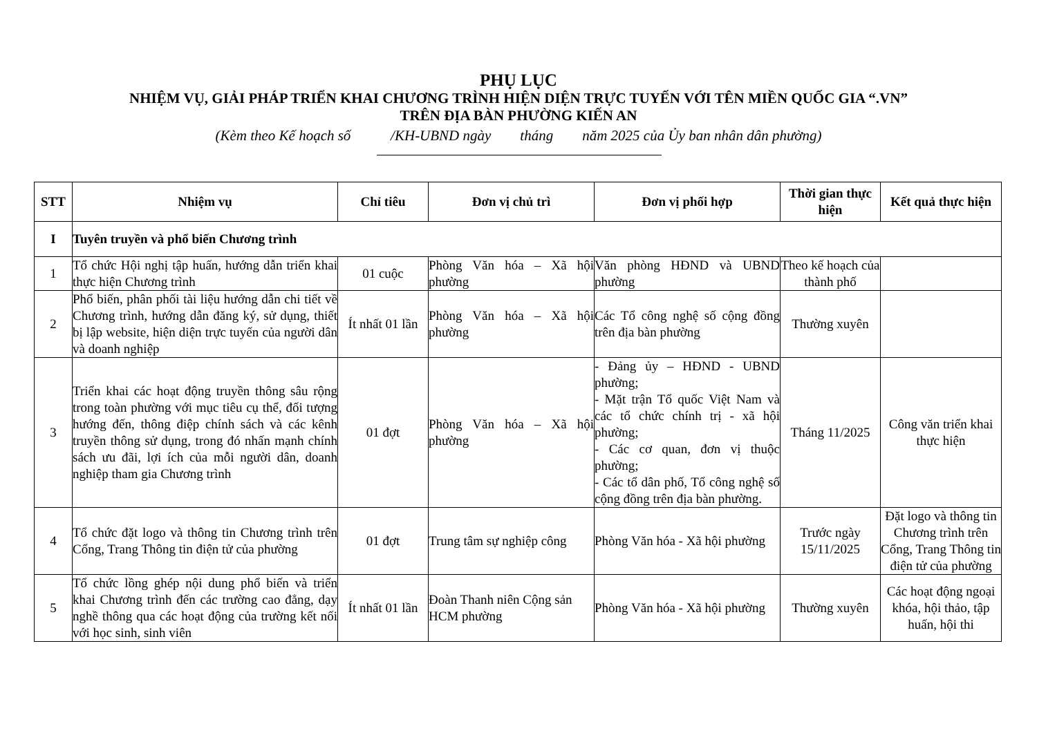PHỤ LỤC
NHIỆM VỤ, GIẢI PHÁP TRIỂN KHAI CHƯƠNG TRÌNH HIỆN DIỆN TRỰC TUYẾN VỚI TÊN MIỀN QUỐC GIA “.VN”
TRÊN ĐỊA BÀN PHƯỜNG KIẾN AN
(Kèm theo Kế hoạch số /KH-UBND ngày tháng năm 2025 của Ủy ban nhân dân phường)
| STT | Nhiệm vụ | Chỉ tiêu | Đơn vị chủ trì | Đơn vị phối hợp | Thời gian thực hiện | Kết quả thực hiện |
| --- | --- | --- | --- | --- | --- | --- |
| I | Tuyên truyền và phổ biến Chương trình | | | | | |
| 1 | Tổ chức Hội nghị tập huấn, hướng dẫn triển khai thực hiện Chương trình | 01 cuộc | Phòng Văn hóa – Xã hội phường | Văn phòng HĐND và UBND phường | Theo kế hoạch của thành phố | |
| 2 | Phổ biến, phân phối tài liệu hướng dẫn chi tiết về Chương trình, hướng dẫn đăng ký, sử dụng, thiết bị lập website, hiện diện trực tuyến của người dân và doanh nghiệp | Ít nhất 01 lần | Phòng Văn hóa – Xã hội phường | Các Tổ công nghệ số cộng đồng trên địa bàn phường | Thường xuyên | |
| 3 | Triển khai các hoạt động truyền thông sâu rộng trong toàn phường với mục tiêu cụ thể, đối tượng hướng đến, thông điệp chính sách và các kênh truyền thông sử dụng, trong đó nhấn mạnh chính sách ưu đãi, lợi ích của mỗi người dân, doanh nghiệp tham gia Chương trình | 01 đợt | Phòng Văn hóa – Xã hội phường | - Đảng ủy – HĐND - UBND phường; - Mặt trận Tổ quốc Việt Nam và các tổ chức chính trị - xã hội phường; - Các cơ quan, đơn vị thuộc phường; - Các tổ dân phố, Tổ công nghệ số cộng đồng trên địa bàn phường. | Tháng 11/2025 | Công văn triển khai thực hiện |
| 4 | Tổ chức đặt logo và thông tin Chương trình trên Cổng, Trang Thông tin điện tử của phường | 01 đợt | Trung tâm sự nghiệp công | Phòng Văn hóa - Xã hội phường | Trước ngày 15/11/2025 | Đặt logo và thông tin Chương trình trên Cổng, Trang Thông tin điện tử của phường |
| 5 | Tổ chức lồng ghép nội dung phổ biến và triển khai Chương trình đến các trường cao đẳng, dạy nghề thông qua các hoạt động của trường kết nối với học sinh, sinh viên | Ít nhất 01 lần | Đoàn Thanh niên Cộng sản HCM phường | Phòng Văn hóa - Xã hội phường | Thường xuyên | Các hoạt động ngoại khóa, hội thảo, tập huấn, hội thi |